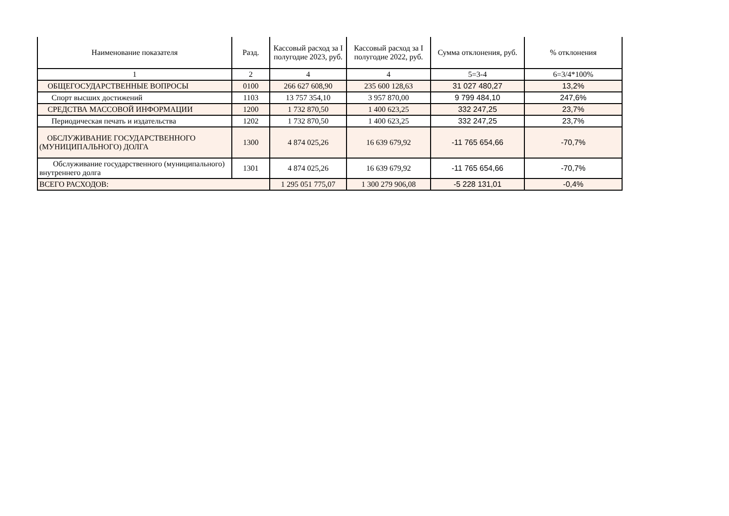| Наименование показателя | Разд. | Кассовый расход за I полугодие 2023, руб. | Кассовый расход за I полугодие 2022, руб. | Сумма отклонения, руб. | % отклонения |
| --- | --- | --- | --- | --- | --- |
| 1 | 2 | 4 | 4 | 5=3-4 | 6=3/4*100% |
| ОБЩЕГОСУДАРСТВЕННЫЕ ВОПРОСЫ | 0100 | 266 627 608,90 | 235 600 128,63 | 31 027 480,27 | 13,2% |
| Спорт высших достижений | 1103 | 13 757 354,10 | 3 957 870,00 | 9 799 484,10 | 247,6% |
| СРЕДСТВА МАССОВОЙ ИНФОРМАЦИИ | 1200 | 1 732 870,50 | 1 400 623,25 | 332 247,25 | 23,7% |
| Периодическая печать и издательства | 1202 | 1 732 870,50 | 1 400 623,25 | 332 247,25 | 23,7% |
| ОБСЛУЖИВАНИЕ ГОСУДАРСТВЕННОГО (МУНИЦИПАЛЬНОГО) ДОЛГА | 1300 | 4 874 025,26 | 16 639 679,92 | -11 765 654,66 | -70,7% |
| Обслуживание государственного (муниципального) внутреннего долга | 1301 | 4 874 025,26 | 16 639 679,92 | -11 765 654,66 | -70,7% |
| ВСЕГО РАСХОДОВ: | | 1 295 051 775,07 | 1 300 279 906,08 | -5 228 131,01 | -0,4% |